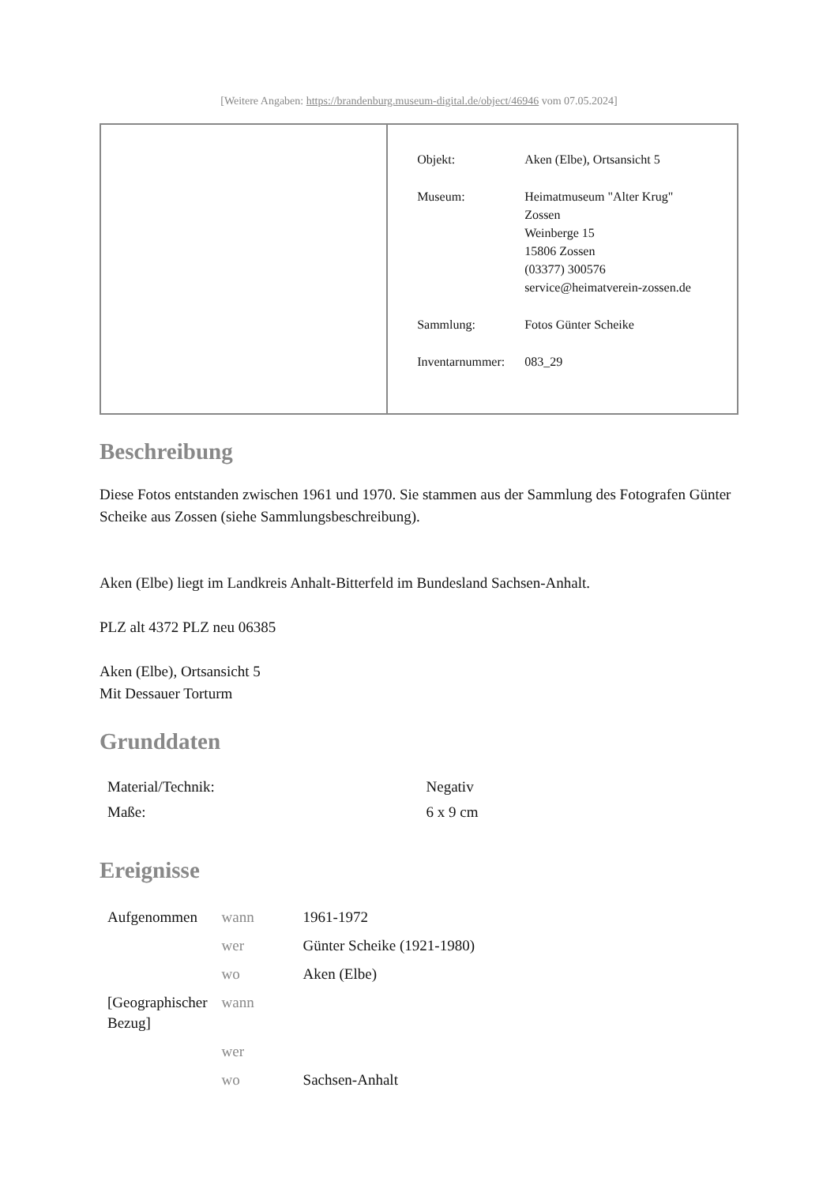[Weitere Angaben: https://brandenburg.museum-digital.de/object/46946 vom 07.05.2024]
| | / Objekt: / Aken (Elbe), Ortsansicht 5 / / Museum: / Heimatmuseum "Alter Krug" Zossen Weinberge 15 15806 Zossen (03377) 300576 service@heimatverein-zossen.de / / Sammlung: / Fotos Günter Scheike / / Inventarnummer: / 083_29 / |
Beschreibung
Diese Fotos entstanden zwischen 1961 und 1970. Sie stammen aus der Sammlung des Fotografen Günter Scheike aus Zossen (siehe Sammlungsbeschreibung).
Aken (Elbe) liegt im Landkreis Anhalt-Bitterfeld im Bundesland Sachsen-Anhalt.
PLZ alt 4372 PLZ neu 06385
Aken (Elbe), Ortsansicht 5
Mit Dessauer Torturm
Grunddaten
| Material/Technik: | Negativ |
| Maße: | 6 x 9 cm |
Ereignisse
| Aufgenommen | wann | 1961-1972 |
| | wer | Günter Scheike (1921-1980) |
| | wo | Aken (Elbe) |
| [Geographischer Bezug] | wann | |
| | wer | |
| | wo | Sachsen-Anhalt |